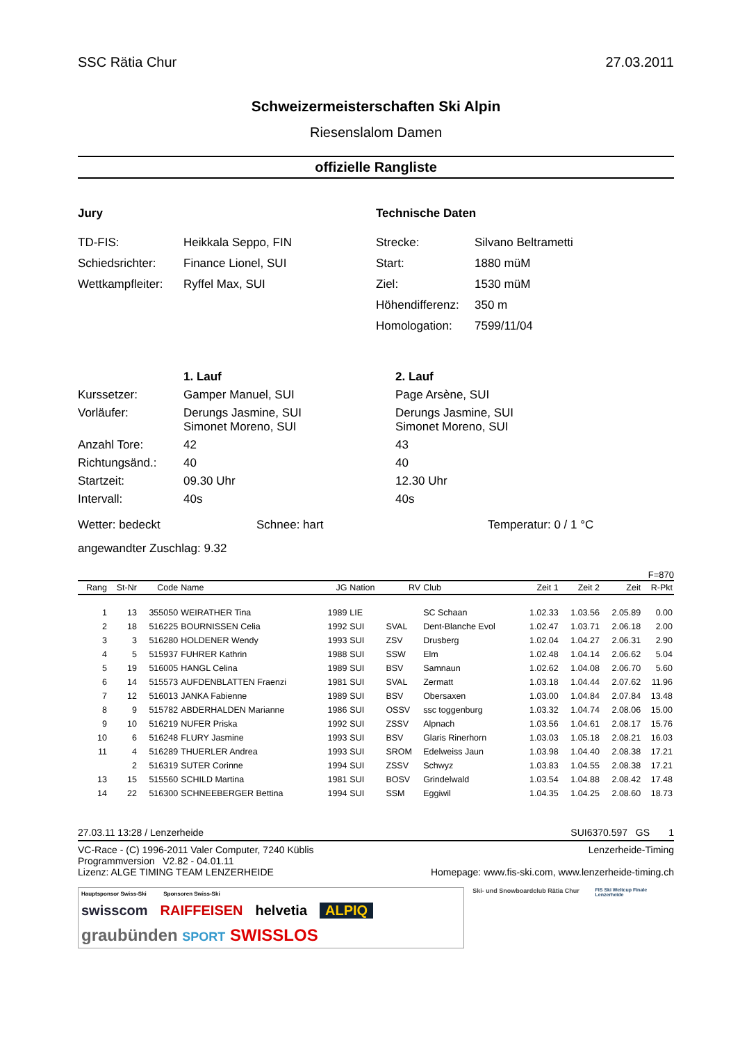SSC Rätia Chur 27.03.2011
Schweizermeisterschaften Ski Alpin
Riesenslalom Damen
offizielle Rangliste
Jury
TD-FIS: Heikkala Seppo, FIN
Schiedsrichter: Finance Lionel, SUI
Wettkampfleiter: Ryffel Max, SUI
Technische Daten
Strecke: Silvano Beltrametti
Start: 1880 müM
Ziel: 1530 müM
Höhendifferenz: 350 m
Homologation: 7599/11/04
| | 1. Lauf | 2. Lauf |
| Kurssetzer: | Gamper Manuel, SUI | Page Arsène, SUI |
| Vorläufer: | Derungs Jasmine, SUI Simonet Moreno, SUI | Derungs Jasmine, SUI Simonet Moreno, SUI |
| Anzahl Tore: | 42 | 43 |
| Richtungsänd.: | 40 | 40 |
| Startzeit: | 09.30 Uhr | 12.30 Uhr |
| Intervall: | 40s | 40s |
Wetter: bedeckt Schnee: hart Temperatur: 0 / 1 °C
angewandter Zuschlag: 9.32
F=870
| Rang | St-Nr | Code | Name | JG | Nation | RV | Club | Zeit 1 | Zeit 2 | Zeit | R-Pkt |
| --- | --- | --- | --- | --- | --- | --- | --- | --- | --- | --- | --- |
| 1 | 13 | 355050 | WEIRATHER Tina | 1989 | LIE | | SC Schaan | 1.02.33 | 1.03.56 | 2.05.89 | 0.00 |
| 2 | 18 | 516225 | BOURNISSEN Celia | 1992 | SUI | SVAL | Dent-Blanche Evol | 1.02.47 | 1.03.71 | 2.06.18 | 2.00 |
| 3 | 3 | 516280 | HOLDENER Wendy | 1993 | SUI | ZSV | Drusberg | 1.02.04 | 1.04.27 | 2.06.31 | 2.90 |
| 4 | 5 | 515937 | FUHRER Kathrin | 1988 | SUI | SSW | Elm | 1.02.48 | 1.04.14 | 2.06.62 | 5.04 |
| 5 | 19 | 516005 | HANGL Celina | 1989 | SUI | BSV | Samnaun | 1.02.62 | 1.04.08 | 2.06.70 | 5.60 |
| 6 | 14 | 515573 | AUFDENBLATTEN Fraenzi | 1981 | SUI | SVAL | Zermatt | 1.03.18 | 1.04.44 | 2.07.62 | 11.96 |
| 7 | 12 | 516013 | JANKA Fabienne | 1989 | SUI | BSV | Obersaxen | 1.03.00 | 1.04.84 | 2.07.84 | 13.48 |
| 8 | 9 | 515782 | ABDERHALDEN Marianne | 1986 | SUI | OSSV | ssc toggenburg | 1.03.32 | 1.04.74 | 2.08.06 | 15.00 |
| 9 | 10 | 516219 | NUFER Priska | 1992 | SUI | ZSSV | Alpnach | 1.03.56 | 1.04.61 | 2.08.17 | 15.76 |
| 10 | 6 | 516248 | FLURY Jasmine | 1993 | SUI | BSV | Glaris Rinerhorn | 1.03.03 | 1.05.18 | 2.08.21 | 16.03 |
| 11 | 4 | 516289 | THUERLER Andrea | 1993 | SUI | SROM | Edelweiss Jaun | 1.03.98 | 1.04.40 | 2.08.38 | 17.21 |
| | 2 | 516319 | SUTER Corinne | 1994 | SUI | ZSSV | Schwyz | 1.03.83 | 1.04.55 | 2.08.38 | 17.21 |
| 13 | 15 | 515560 | SCHILD Martina | 1981 | SUI | BOSV | Grindelwald | 1.03.54 | 1.04.88 | 2.08.42 | 17.48 |
| 14 | 22 | 516300 | SCHNEEBERGER Bettina | 1994 | SUI | SSM | Eggiwil | 1.04.35 | 1.04.25 | 2.08.60 | 18.73 |
27.03.11 13:28 / Lenzerheide SUI6370.597 GS 1
VC-Race - (C) 1996-2011 Valer Computer, 7240 Küblis Lenzerheide-Timing
Programmversion V2.82 - 04.01.11
Lizenz: ALGE TIMING TEAM LENZERHEIDE Homepage: www.fis-ski.com, www.lenzerheide-timing.ch
Hauptsponsor Swiss-Ski Sponsoren Swiss-Ski
swisscom RAIFFEISEN helvetia ALPIQ
graubünden SPORT SWISSLOS
Ski- und Snowboardclub Rätia Chur
FIS Ski Weltcup Finale Lenzerheide